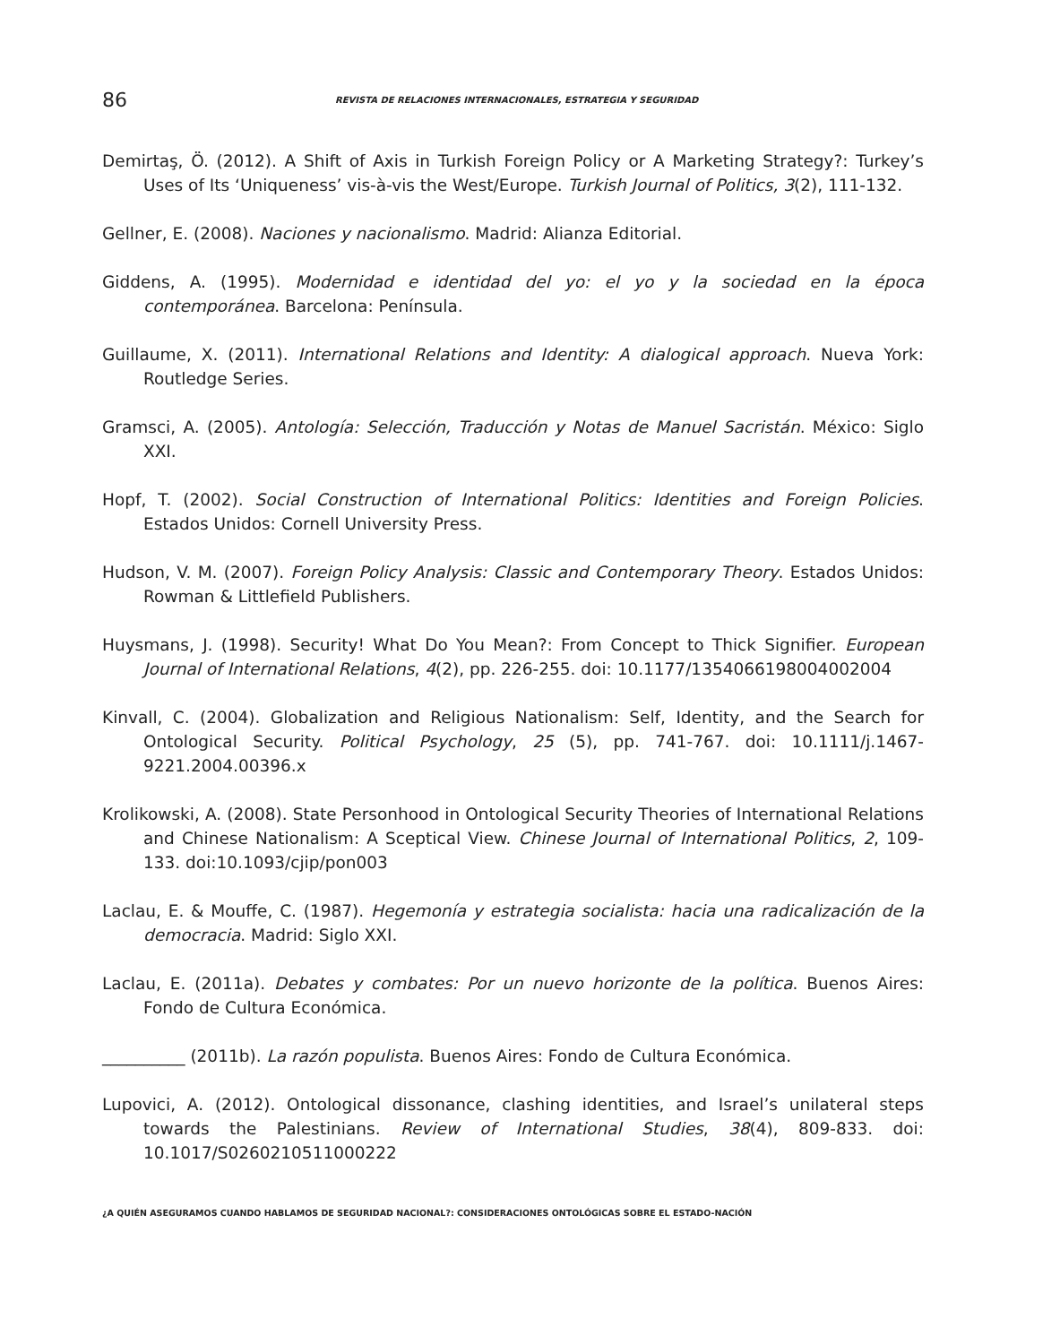86 REVISTA DE RELACIONES INTERNACIONALES, ESTRATEGIA Y SEGURIDAD
Demirtaş, Ö. (2012). A Shift of Axis in Turkish Foreign Policy or A Marketing Strategy?: Turkey’s Uses of Its ‘Uniqueness’ vis-à-vis the West/Europe. Turkish Journal of Politics, 3(2), 111-132.
Gellner, E. (2008). Naciones y nacionalismo. Madrid: Alianza Editorial.
Giddens, A. (1995). Modernidad e identidad del yo: el yo y la sociedad en la época contemporánea. Barcelona: Península.
Guillaume, X. (2011). International Relations and Identity: A dialogical approach. Nueva York: Routledge Series.
Gramsci, A. (2005). Antología: Selección, Traducción y Notas de Manuel Sacristán. México: Siglo XXI.
Hopf, T. (2002). Social Construction of International Politics: Identities and Foreign Policies. Estados Unidos: Cornell University Press.
Hudson, V. M. (2007). Foreign Policy Analysis: Classic and Contemporary Theory. Estados Unidos: Rowman & Littlefield Publishers.
Huysmans, J. (1998). Security! What Do You Mean?: From Concept to Thick Signifier. European Journal of International Relations, 4(2), pp. 226-255. doi: 10.1177/1354066198004002004
Kinvall, C. (2004). Globalization and Religious Nationalism: Self, Identity, and the Search for Ontological Security. Political Psychology, 25 (5), pp. 741-767. doi: 10.1111/j.1467-9221.2004.00396.x
Krolikowski, A. (2008). State Personhood in Ontological Security Theories of International Relations and Chinese Nationalism: A Sceptical View. Chinese Journal of International Politics, 2, 109-133. doi:10.1093/cjip/pon003
Laclau, E. & Mouffe, C. (1987). Hegemonía y estrategia socialista: hacia una radicalización de la democracia. Madrid: Siglo XXI.
Laclau, E. (2011a). Debates y combates: Por un nuevo horizonte de la política. Buenos Aires: Fondo de Cultura Económica.
__________ (2011b). La razón populista. Buenos Aires: Fondo de Cultura Económica.
Lupovici, A. (2012). Ontological dissonance, clashing identities, and Israel’s unilateral steps towards the Palestinians. Review of International Studies, 38(4), 809-833. doi: 10.1017/S0260210511000222
¿A QUIÉN ASEGURAMOS CUANDO HABLAMOS DE SEGURIDAD NACIONAL?: CONSIDERACIONES ONTOLÓGICAS SOBRE EL ESTADO-NACIÓN